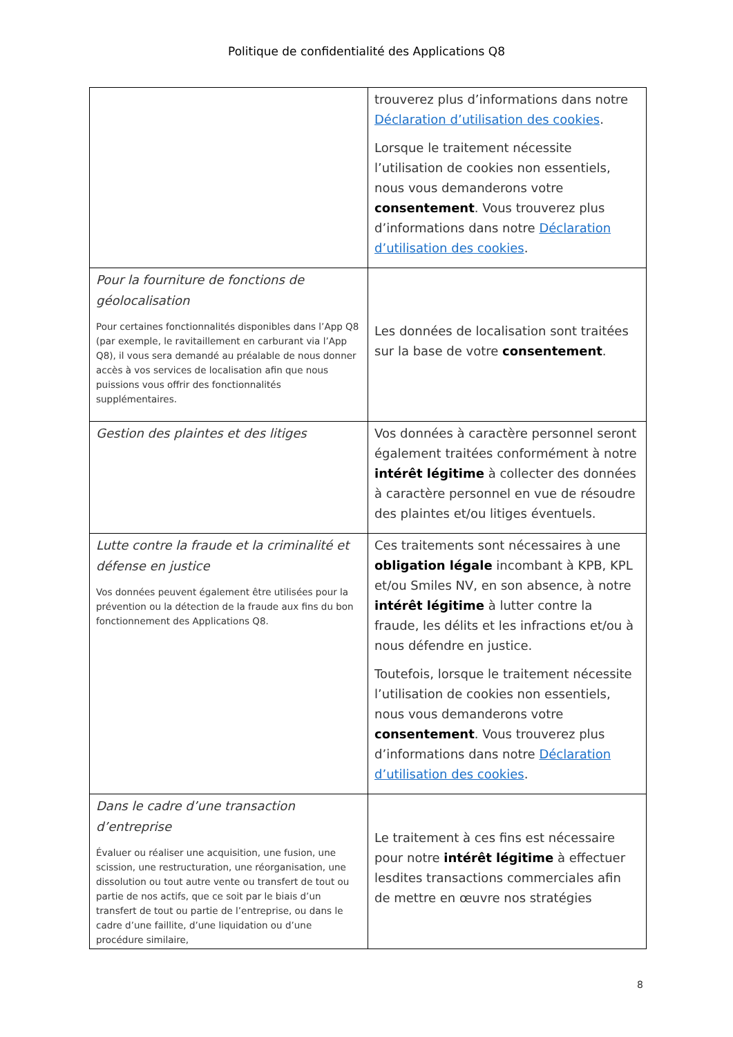Politique de confidentialité des Applications Q8
| | trouverez plus d’informations dans notre Déclaration d’utilisation des cookies . Lorsque le traitement nécessite l’utilisation de cookies non essentiels, nous vous demanderons votre consentement . Vous trouverez plus d’informations dans notre Déclaration d’utilisation des cookies . |
| Pour la fourniture de fonctions de géolocalisation Pour certaines fonctionnalités disponibles dans l’App Q8 (par exemple, le ravitaillement en carburant via l’App Q8), il vous sera demandé au préalable de nous donner accès à vos services de localisation afin que nous puissions vous offrir des fonctionnalités supplémentaires. | Les données de localisation sont traitées sur la base de votre consentement . |
| Gestion des plaintes et des litiges | Vos données à caractère personnel seront également traitées conformément à notre intérêt légitime à collecter des données à caractère personnel en vue de résoudre des plaintes et/ou litiges éventuels. |
| Lutte contre la fraude et la criminalité et défense en justice Vos données peuvent également être utilisées pour la prévention ou la détection de la fraude aux fins du bon fonctionnement des Applications Q8. | Ces traitements sont nécessaires à une obligation légale incombant à KPB, KPL et/ou Smiles NV, en son absence, à notre intérêt légitime à lutter contre la fraude, les délits et les infractions et/ou à nous défendre en justice. Toutefois, lorsque le traitement nécessite l’utilisation de cookies non essentiels, nous vous demanderons votre consentement . Vous trouverez plus d’informations dans notre Déclaration d’utilisation des cookies . |
| Dans le cadre d’une transaction d’entreprise Évaluer ou réaliser une acquisition, une fusion, une scission, une restructuration, une réorganisation, une dissolution ou tout autre vente ou transfert de tout ou partie de nos actifs, que ce soit par le biais d’un transfert de tout ou partie de l’entreprise, ou dans le cadre d’une faillite, d’une liquidation ou d’une procédure similaire, | Le traitement à ces fins est nécessaire pour notre intérêt légitime à effectuer lesdites transactions commerciales afin de mettre en œuvre nos stratégies |
8